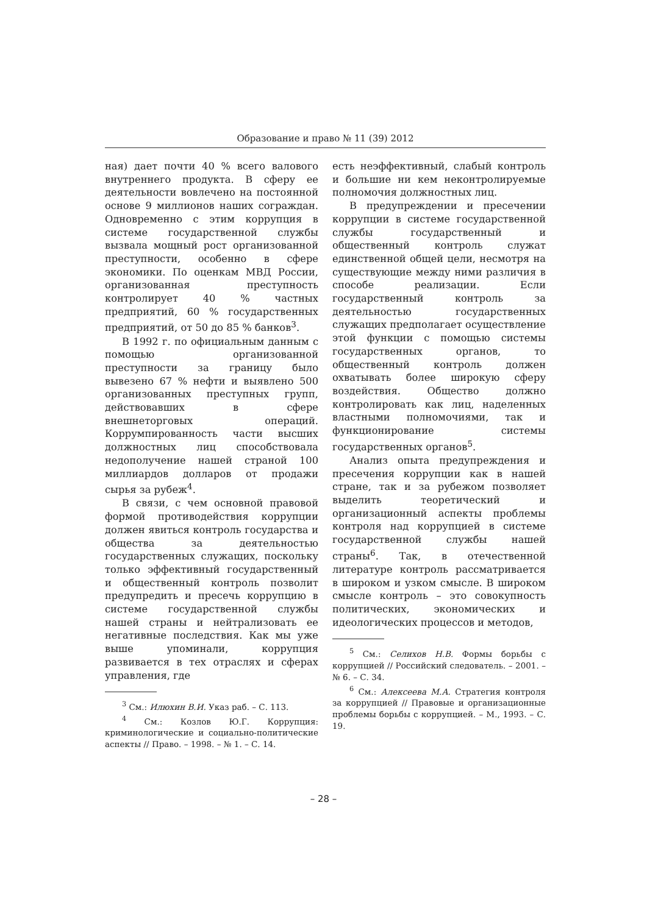Образование и право № 11 (39) 2012
ная) дает почти 40 % всего валового внутреннего продукта. В сферу ее деятельности вовлечено на постоянной основе 9 миллионов наших сограждан. Одновременно с этим коррупция в системе государственной службы вызвала мощный рост организованной преступности, особенно в сфере экономики. По оценкам МВД России, организованная преступность контролирует 40 % частных предприятий, 60 % государственных предприятий, от 50 до 85 % банков<sup>3</sup>.
В 1992 г. по официальным данным с помощью организованной преступности за границу было вывезено 67 % нефти и выявлено 500 организованных преступных групп, действовавших в сфере внешнеторговых операций. Коррумпированность части высших должностных лиц способствовала недополучение нашей страной 100 миллиардов долларов от продажи сырья за рубеж<sup>4</sup>.
В связи, с чем основной правовой формой противодействия коррупции должен явиться контроль государства и общества за деятельностью государственных служащих, поскольку только эффективный государственный и общественный контроль позволит предупредить и пресечь коррупцию в системе государственной службы нашей страны и нейтрализовать ее негативные последствия. Как мы уже выше упоминали, коррупция развивается в тех отраслях и сферах управления, где
<sup>3</sup> См.: Илюхин В.И. Указ раб. – С. 113.
<sup>4</sup> См.: Козлов Ю.Г. Коррупция: криминологические и социально-политические аспекты // Право. – 1998. – № 1. – С. 14.
есть неэффективный, слабый контроль и большие ни кем неконтролируемые полномочия должностных лиц.
В предупреждении и пресечении коррупции в системе государственной службы государственный и общественный контроль служат единственной общей цели, несмотря на существующие между ними различия в способе реализации. Если государственный контроль за деятельностью государственных служащих предполагает осуществление этой функции с помощью системы государственных органов, то общественный контроль должен охватывать более широкую сферу воздействия. Общество должно контролировать как лиц, наделенных властными полномочиями, так и функционирование системы государственных органов<sup>5</sup>.
Анализ опыта предупреждения и пресечения коррупции как в нашей стране, так и за рубежом позволяет выделить теоретический и организационный аспекты проблемы контроля над коррупцией в системе государственной службы нашей страны<sup>6</sup>. Так, в отечественной литературе контроль рассматривается в широком и узком смысле. В широком смысле контроль – это совокупность политических, экономических и идеологических процессов и методов,
<sup>5</sup> См.: Селихов Н.В. Формы борьбы с коррупцией // Российский следователь. – 2001. – № 6. – С. 34.
<sup>6</sup> См.: Алексеева М.А. Стратегия контроля за коррупцией // Правовые и организационные проблемы борьбы с коррупцией. – М., 1993. – С. 19.
– 28 –